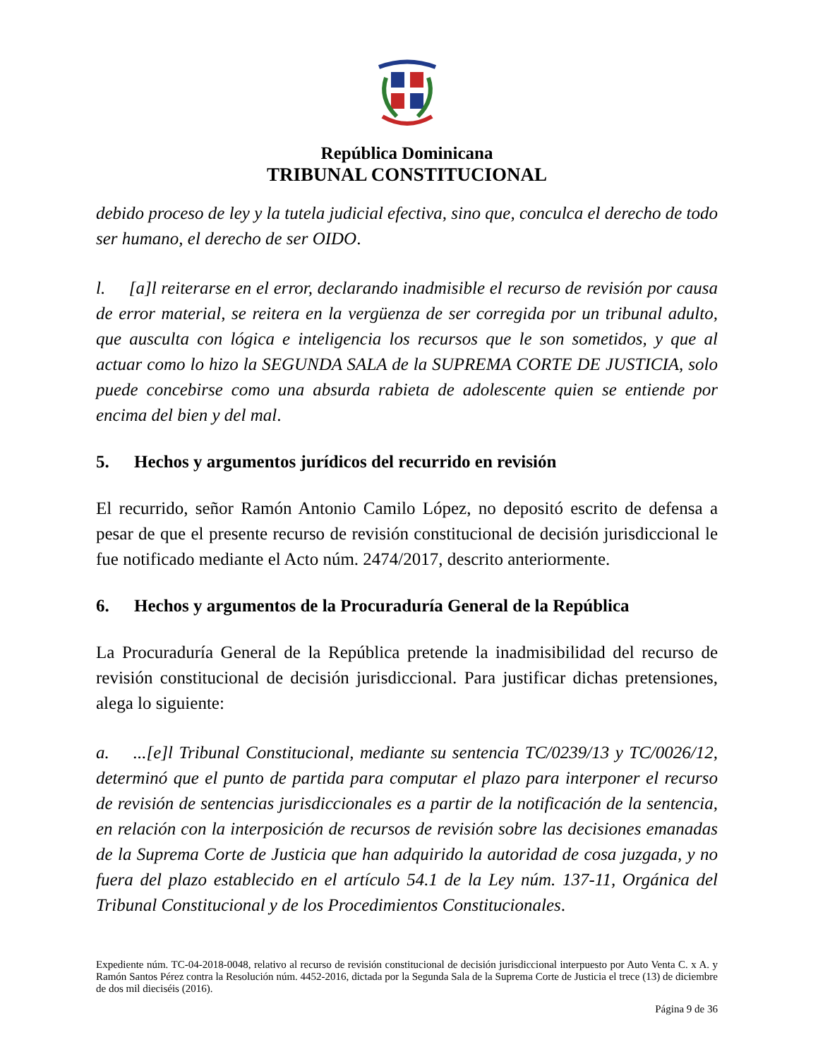República Dominicana
TRIBUNAL CONSTITUCIONAL
debido proceso de ley y la tutela judicial efectiva, sino que, conculca el derecho de todo ser humano, el derecho de ser OIDO.
l. [a]l reiterarse en el error, declarando inadmisible el recurso de revisión por causa de error material, se reitera en la vergüenza de ser corregida por un tribunal adulto, que ausculta con lógica e inteligencia los recursos que le son sometidos, y que al actuar como lo hizo la SEGUNDA SALA de la SUPREMA CORTE DE JUSTICIA, solo puede concebirse como una absurda rabieta de adolescente quien se entiende por encima del bien y del mal.
5. Hechos y argumentos jurídicos del recurrido en revisión
El recurrido, señor Ramón Antonio Camilo López, no depositó escrito de defensa a pesar de que el presente recurso de revisión constitucional de decisión jurisdiccional le fue notificado mediante el Acto núm. 2474/2017, descrito anteriormente.
6. Hechos y argumentos de la Procuraduría General de la República
La Procuraduría General de la República pretende la inadmisibilidad del recurso de revisión constitucional de decisión jurisdiccional. Para justificar dichas pretensiones, alega lo siguiente:
a. ...[e]l Tribunal Constitucional, mediante su sentencia TC/0239/13 y TC/0026/12, determinó que el punto de partida para computar el plazo para interponer el recurso de revisión de sentencias jurisdiccionales es a partir de la notificación de la sentencia, en relación con la interposición de recursos de revisión sobre las decisiones emanadas de la Suprema Corte de Justicia que han adquirido la autoridad de cosa juzgada, y no fuera del plazo establecido en el artículo 54.1 de la Ley núm. 137-11, Orgánica del Tribunal Constitucional y de los Procedimientos Constitucionales.
Expediente núm. TC-04-2018-0048, relativo al recurso de revisión constitucional de decisión jurisdiccional interpuesto por Auto Venta C. x A. y Ramón Santos Pérez contra la Resolución núm. 4452-2016, dictada por la Segunda Sala de la Suprema Corte de Justicia el trece (13) de diciembre de dos mil dieciséis (2016).
Página 9 de 36